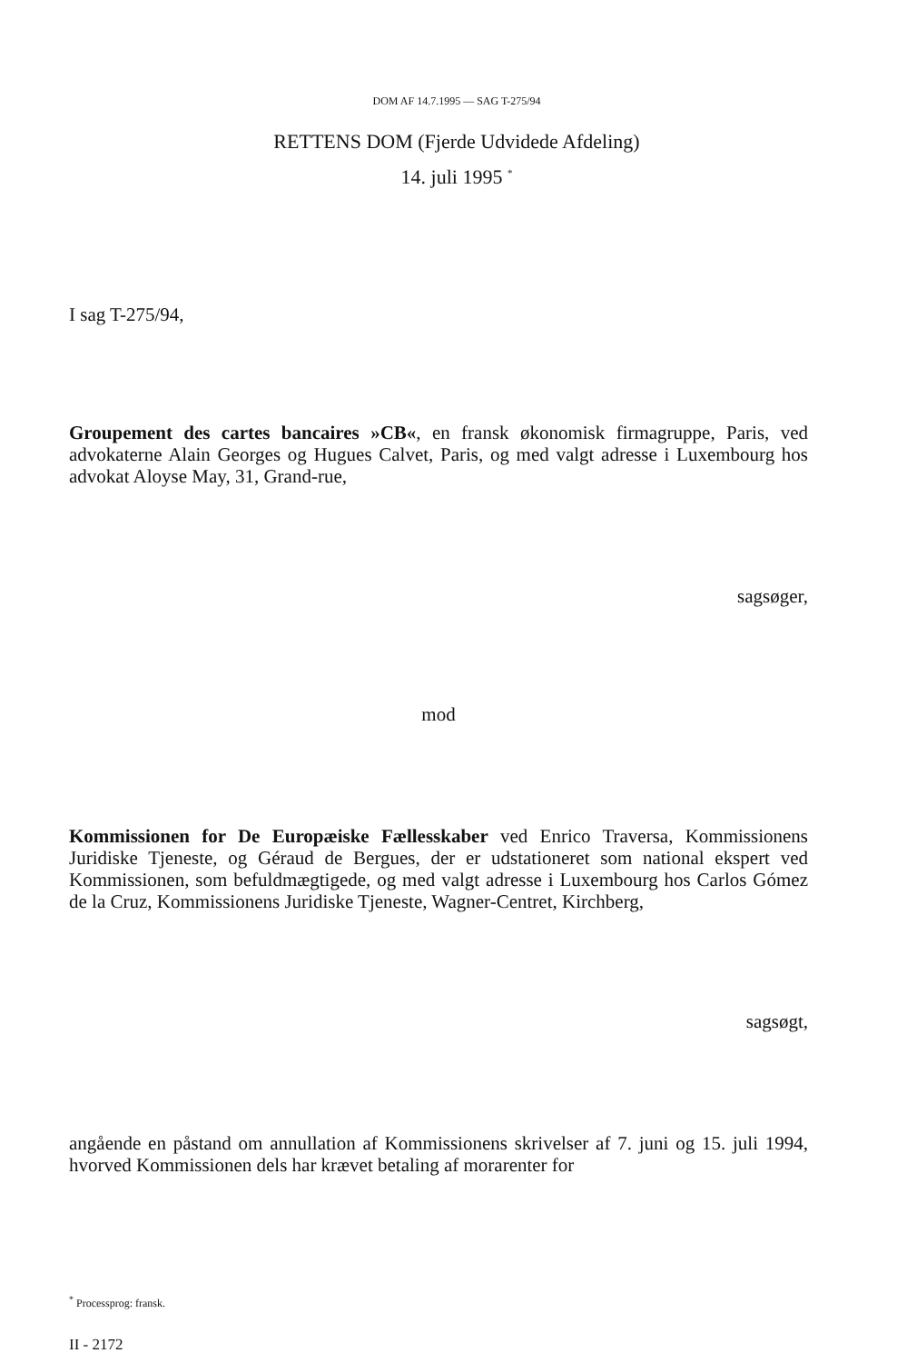DOM AF 14.7.1995 — SAG T-275/94
RETTENS DOM (Fjerde Udvidede Afdeling)
14. juli 1995 <sup>*</sup>
I sag T-275/94,
Groupement des cartes bancaires »CB«, en fransk økonomisk firmagruppe, Paris, ved advokaterne Alain Georges og Hugues Calvet, Paris, og med valgt adresse i Luxembourg hos advokat Aloyse May, 31, Grand-rue,
sagsøger,
mod
Kommissionen for De Europæiske Fællesskaber ved Enrico Traversa, Kommissionens Juridiske Tjeneste, og Géraud de Bergues, der er udstationeret som national ekspert ved Kommissionen, som befuldmægtigede, og med valgt adresse i Luxembourg hos Carlos Gómez de la Cruz, Kommissionens Juridiske Tjeneste, Wagner-Centret, Kirchberg,
sagsøgt,
angående en påstand om annullation af Kommissionens skrivelser af 7. juni og 15. juli 1994, hvorved Kommissionen dels har krævet betaling af morarenter for
<sup>*</sup> Processprog: fransk.
II - 2172